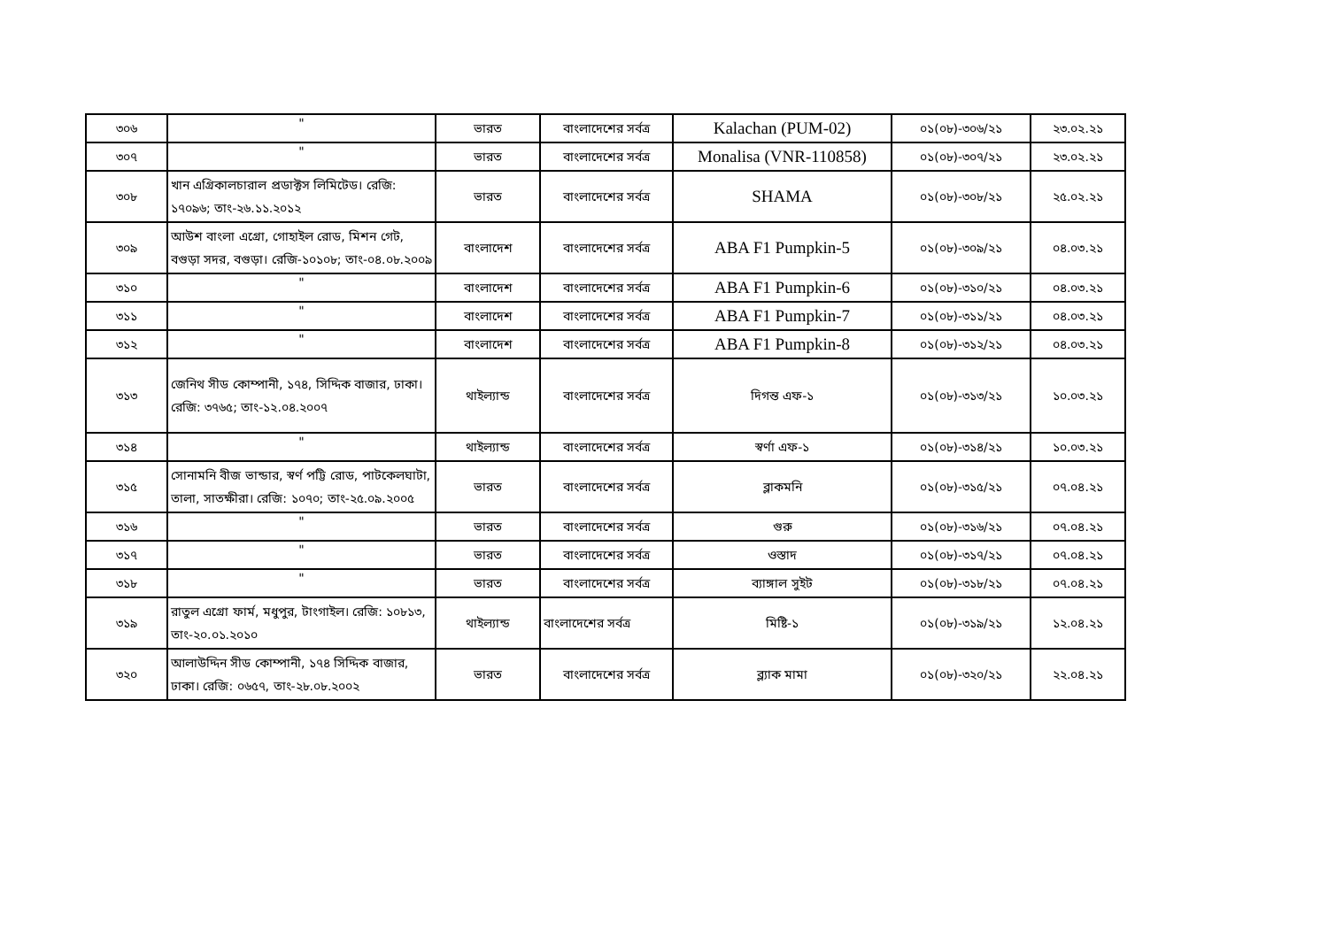| ৩০৬ | " | ভারত | বাংলাদেশের সর্বত্র | Kalachan (PUM-02) | ০১(০৮)-৩০৬/২১ | ২৩.০২.২১ |
| ৩০৭ | " | ভারত | বাংলাদেশের সর্বত্র | Monalisa (VNR-110858) | ০১(০৮)-৩০৭/২১ | ২৩.০২.২১ |
| ৩০৮ | খান এগ্রিকালচারাল প্রডাক্টস লিমিটেড। রেজি: ১৭০৯৬; তাং-২৬.১১.২০১২ | ভারত | বাংলাদেশের সর্বত্র | SHAMA | ০১(০৮)-৩০৮/২১ | ২৫.০২.২১ |
| ৩০৯ | আউশ বাংলা এগ্রো, গোহাইল রোড, মিশন গেট, বগুড়া সদর, বগুড়া। রেজি-১০১০৮; তাং-০৪.০৮.২০০৯ | বাংলাদেশ | বাংলাদেশের সর্বত্র | ABA F1 Pumpkin-5 | ০১(০৮)-৩০৯/২১ | ০৪.০৩.২১ |
| ৩১০ | " | বাংলাদেশ | বাংলাদেশের সর্বত্র | ABA F1 Pumpkin-6 | ০১(০৮)-৩১০/২১ | ০৪.০৩.২১ |
| ৩১১ | " | বাংলাদেশ | বাংলাদেশের সর্বত্র | ABA F1 Pumpkin-7 | ০১(০৮)-৩১১/২১ | ০৪.০৩.২১ |
| ৩১২ | " | বাংলাদেশ | বাংলাদেশের সর্বত্র | ABA F1 Pumpkin-8 | ০১(০৮)-৩১২/২১ | ০৪.০৩.২১ |
| ৩১৩ | জেনিথ সীড কোম্পানী, ১৭৪, সিদ্দিক বাজার, ঢাকা। রেজি: ৩৭৬৫; তাং-১২.০৪.২০০৭ | থাইল্যান্ড | বাংলাদেশের সর্বত্র | দিগন্ত এফ-১ | ০১(০৮)-৩১৩/২১ | ১০.০৩.২১ |
| ৩১৪ | " | থাইল্যান্ড | বাংলাদেশের সর্বত্র | স্বর্ণা এফ-১ | ০১(০৮)-৩১৪/২১ | ১০.০৩.২১ |
| ৩১৫ | সোনামনি বীজ ভান্ডার, স্বর্ণ পট্টি রোড, পাটকেলঘাটা, তালা, সাতক্ষীরা। রেজি: ১০৭০; তাং-২৫.০৯.২০০৫ | ভারত | বাংলাদেশের সর্বত্র | ব্লাকমনি | ০১(০৮)-৩১৫/২১ | ০৭.০৪.২১ |
| ৩১৬ | " | ভারত | বাংলাদেশের সর্বত্র | গুরু | ০১(০৮)-৩১৬/২১ | ০৭.০৪.২১ |
| ৩১৭ | " | ভারত | বাংলাদেশের সর্বত্র | ওস্তাদ | ০১(০৮)-৩১৭/২১ | ০৭.০৪.২১ |
| ৩১৮ | " | ভারত | বাংলাদেশের সর্বত্র | ব্যাঙ্গাল সুইট | ০১(০৮)-৩১৮/২১ | ০৭.০৪.২১ |
| ৩১৯ | রাতুল এগ্রো ফার্ম, মধুপুর, টাংগাইল। রেজি: ১০৮১৩, তাং-২০.০১.২০১০ | থাইল্যান্ড | বাংলাদেশের সর্বত্র | মিষ্টি-১ | ০১(০৮)-৩১৯/২১ | ১২.০৪.২১ |
| ৩২০ | আলাউদ্দিন সীড কোম্পানী, ১৭৪ সিদ্দিক বাজার, ঢাকা। রেজি: ০৬৫৭, তাং-২৮.০৮.২০০২ | ভারত | বাংলাদেশের সর্বত্র | ব্ল্যাক মামা | ০১(০৮)-৩২০/২১ | ২২.০৪.২১ |